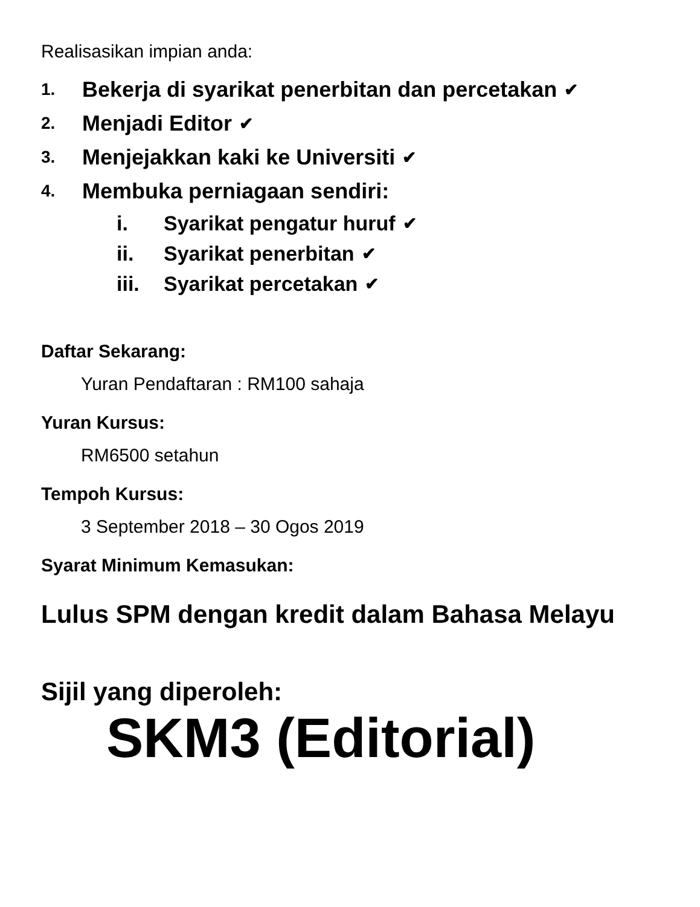Realisasikan impian anda:
1. Bekerja di syarikat penerbitan dan percetakan ✔
2. Menjadi Editor ✔
3. Menjejakkan kaki ke Universiti ✔
4. Membuka perniagaan sendiri:
i. Syarikat pengatur huruf ✔
ii. Syarikat penerbitan ✔
iii. Syarikat percetakan ✔
Daftar Sekarang:
Yuran Pendaftaran : RM100 sahaja
Yuran Kursus:
RM6500 setahun
Tempoh Kursus:
3 September 2018 – 30 Ogos 2019
Syarat Minimum Kemasukan:
Lulus SPM dengan kredit dalam Bahasa Melayu
Sijil yang diperoleh:
SKM3 (Editorial)